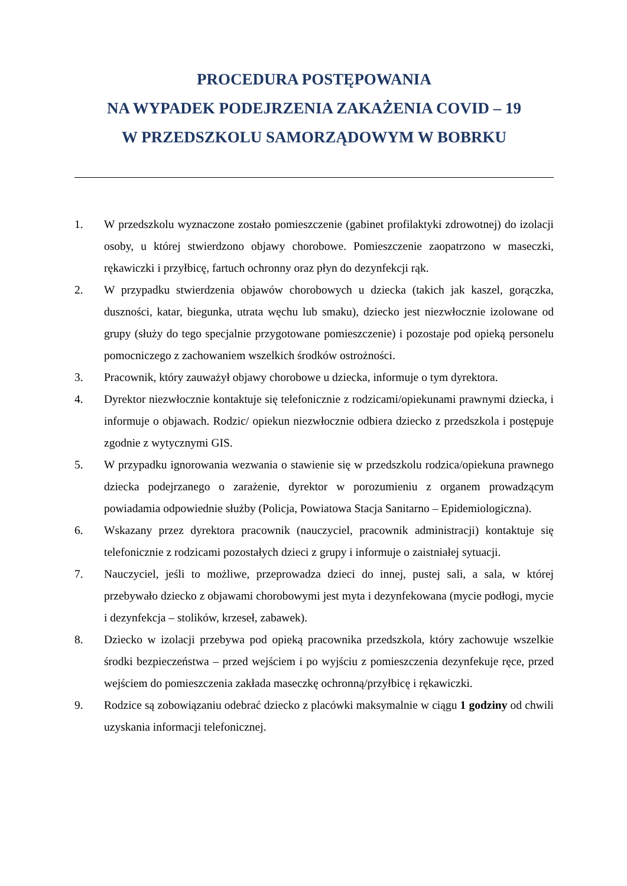PROCEDURA POSTĘPOWANIA
NA WYPADEK PODEJRZENIA ZAKAŻENIA COVID – 19
W PRZEDSZKOLU SAMORZĄDOWYM W BOBRKU
1. W przedszkolu wyznaczone zostało pomieszczenie (gabinet profilaktyki zdrowotnej) do izolacji osoby, u której stwierdzono objawy chorobowe. Pomieszczenie zaopatrzono w maseczki, rękawiczki i przyłbicę, fartuch ochronny oraz płyn do dezynfekcji rąk.
2. W przypadku stwierdzenia objawów chorobowych u dziecka (takich jak kaszel, gorączka, duszności, katar, biegunka, utrata węchu lub smaku), dziecko jest niezwłocznie izolowane od grupy (służy do tego specjalnie przygotowane pomieszczenie) i pozostaje pod opieką personelu pomocniczego z zachowaniem wszelkich środków ostrożności.
3. Pracownik, który zauważył objawy chorobowe u dziecka, informuje o tym dyrektora.
4. Dyrektor niezwłocznie kontaktuje się telefonicznie z rodzicami/opiekunami prawnymi dziecka, i informuje o objawach. Rodzic/ opiekun niezwłocznie odbiera dziecko z przedszkola i postępuje zgodnie z wytycznymi GIS.
5. W przypadku ignorowania wezwania o stawienie się w przedszkolu rodzica/opiekuna prawnego dziecka podejrzanego o zarażenie, dyrektor w porozumieniu z organem prowadzącym powiadamia odpowiednie służby (Policja, Powiatowa Stacja Sanitarno – Epidemiologiczna).
6. Wskazany przez dyrektora pracownik (nauczyciel, pracownik administracji) kontaktuje się telefonicznie z rodzicami pozostałych dzieci z grupy i informuje o zaistniałej sytuacji.
7. Nauczyciel, jeśli to możliwe, przeprowadza dzieci do innej, pustej sali, a sala, w której przebywało dziecko z objawami chorobowymi jest myta i dezynfekowana (mycie podłogi, mycie i dezynfekcja – stolików, krzeseł, zabawek).
8. Dziecko w izolacji przebywa pod opieką pracownika przedszkola, który zachowuje wszelkie środki bezpieczeństwa – przed wejściem i po wyjściu z pomieszczenia dezynfekuje ręce, przed wejściem do pomieszczenia zakłada maseczkę ochronną/przyłbicę i rękawiczki.
9. Rodzice są zobowiązaniu odebrać dziecko z placówki maksymalnie w ciągu 1 godziny od chwili uzyskania informacji telefonicznej.